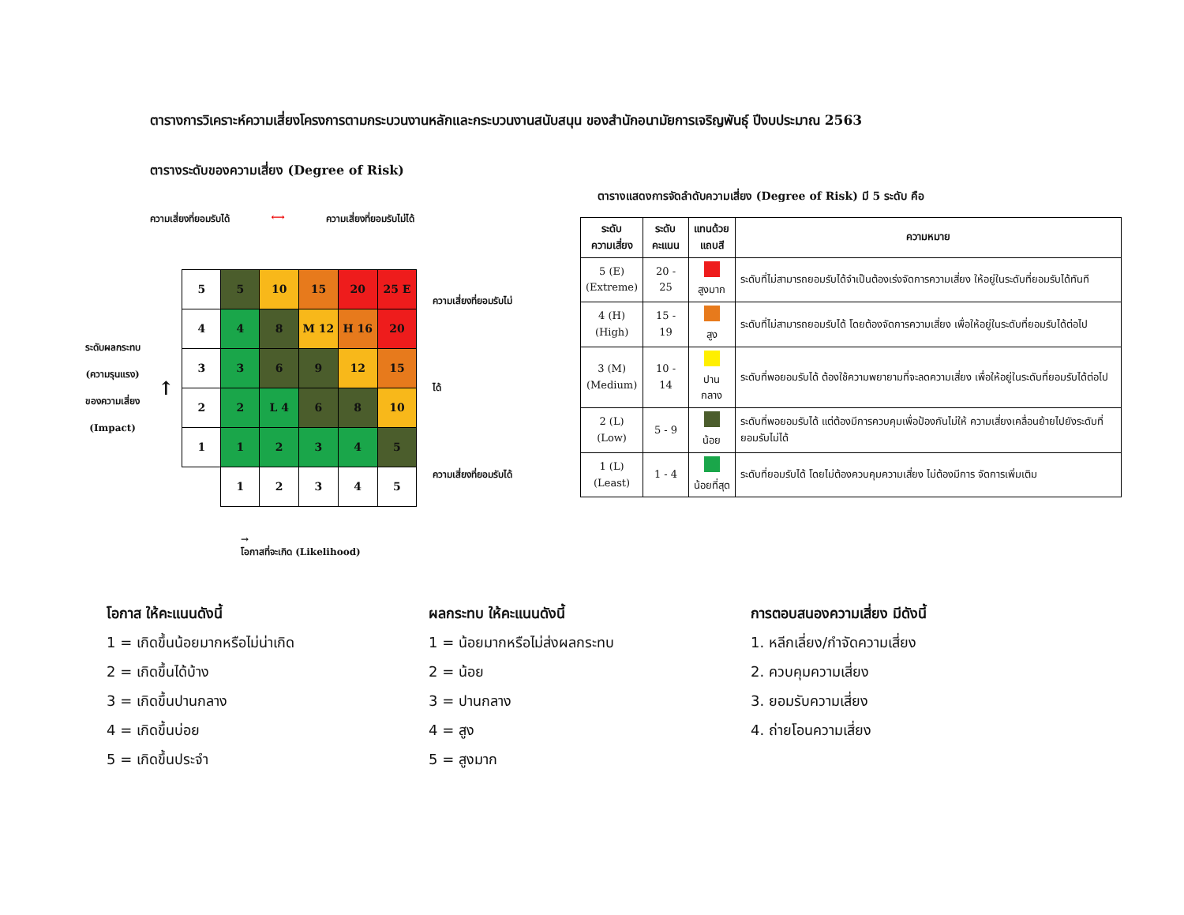ตารางการวิเคราะห์ความเสี่ยงโครงการตามกระบวนงานหลักและกระบวนงานสนับสนุน ของสำนักอนามัยการเจริญพันธุ์ ปีงบประมาณ 2563
ตารางระดับของความเสี่ยง (Degree of Risk)
ความเสี่ยงที่ยอมรับได้ ⟷ ความเสี่ยงที่ยอมรับไม่ได้
ระดับผลกระทบ
(ความรุนแรง)
ของความเสี่ยง
(Impact)
↑
| 5 | 5 | 10 | 15 | 20 | 25 E |
| 4 | 4 | 8 | M 12 | H 16 | 20 |
| 3 | 3 | 6 | 9 | 12 | 15 |
| 2 | 2 | L 4 | 6 | 8 | 10 |
| 1 | 1 | 2 | 3 | 4 | 5 |
| | 1 | 2 | 3 | 4 | 5 |
ความเสี่ยงที่ยอมรับไม่ได้
ความเสี่ยงที่ยอมรับได้
→
โอกาสที่จะเกิด (Likelihood)
ตารางแสดงการจัดลำดับความเสี่ยง (Degree of Risk) มี 5 ระดับ คือ
| ระดับ ความเสี่ยง | ระดับ คะแนน | แทนด้วย แถบสี | ความหมาย |
| --- | --- | --- | --- |
| 5 (E) (Extreme) | 20 - 25 | สูงมาก | ระดับที่ไม่สามารถยอมรับได้จำเป็นต้องเร่งจัดการความเสี่ยง ให้อยู่ในระดับที่ยอมรับได้ทันที |
| 4 (H) (High) | 15 - 19 | สูง | ระดับที่ไม่สามารถยอมรับได้ โดยต้องจัดการความเสี่ยง เพื่อให้อยู่ในระดับที่ยอมรับได้ต่อไป |
| 3 (M) (Medium) | 10 - 14 | ปานกลาง | ระดับที่พอยอมรับได้ ต้องใช้ความพยายามที่จะลดความเสี่ยง เพื่อให้อยู่ในระดับที่ยอมรับได้ต่อไป |
| 2 (L) (Low) | 5 - 9 | น้อย | ระดับที่พอยอมรับได้ แต่ต้องมีการควบคุมเพื่อป้องกันไม่ให้ ความเสี่ยงเคลื่อนย้ายไปยังระดับที่ยอมรับไม่ได้ |
| 1 (L) (Least) | 1 - 4 | น้อยที่สุด | ระดับที่ยอมรับได้ โดยไม่ต้องควบคุมความเสี่ยง ไม่ต้องมีการ จัดการเพิ่มเติม |
โอกาส ให้คะแนนดังนี้
1 = เกิดขึ้นน้อยมากหรือไม่น่าเกิด
2 = เกิดขึ้นได้บ้าง
3 = เกิดขึ้นปานกลาง
4 = เกิดขึ้นบ่อย
5 = เกิดขึ้นประจำ
ผลกระทบ ให้คะแนนดังนี้
1 = น้อยมากหรือไม่ส่งผลกระทบ
2 = น้อย
3 = ปานกลาง
4 = สูง
5 = สูงมาก
การตอบสนองความเสี่ยง มีดังนี้
1. หลีกเลี่ยง/กำจัดความเสี่ยง
2. ควบคุมความเสี่ยง
3. ยอมรับความเสี่ยง
4. ถ่ายโอนความเสี่ยง